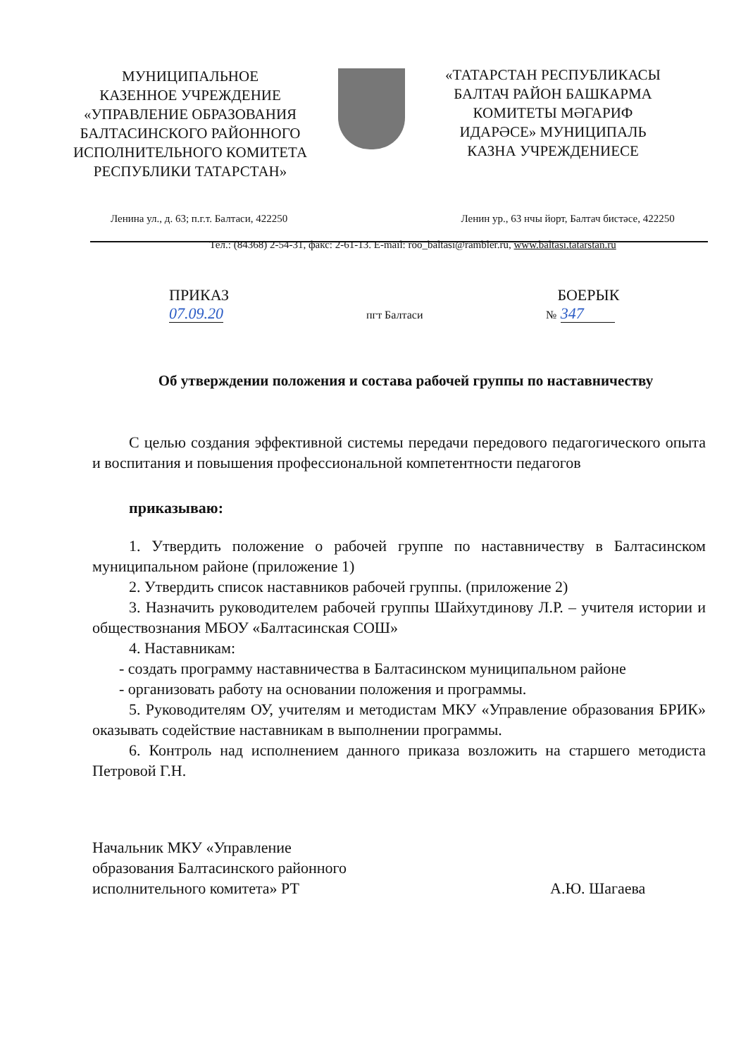МУНИЦИПАЛЬНОЕ
КАЗЕННОЕ УЧРЕЖДЕНИЕ
«УПРАВЛЕНИЕ ОБРАЗОВАНИЯ
БАЛТАСИНСКОГО РАЙОННОГО
ИСПОЛНИТЕЛЬНОГО КОМИТЕТА
РЕСПУБЛИКИ ТАТАРСТАН»
«ТАТАРСТАН РЕСПУБЛИКАСЫ
БАЛТАЧ РАЙОН БАШКАРМА
КОМИТЕТЫ МӘГАРИФ
ИДАРӘСЕ» МУНИЦИПАЛЬ
КАЗНА УЧРЕЖДЕНИЕСЕ
Ленина ул., д. 63; п.г.т. Балтаси, 422250
Ленин ур., 63 нчы йорт, Балтач бистәсе, 422250
Тел.: (84368) 2-54-31, факс: 2-61-13. E-mail: roo_baltasi@rambler.ru, www.baltasi.tatarstan.ru
ПРИКАЗ
07.09.20
пгт Балтаси
БОЕРЫК
№ 347
Об утверждении положения и состава рабочей группы по наставничеству
С целью создания эффективной системы передачи передового педагогического опыта и воспитания и повышения профессиональной компетентности педагогов
приказываю:
1. Утвердить положение о рабочей группе по наставничеству в Балтасинском муниципальном районе (приложение 1)
2. Утвердить список наставников рабочей группы. (приложение 2)
3. Назначить руководителем рабочей группы Шайхутдинову Л.Р. – учителя истории и обществознания МБОУ «Балтасинская СОШ»
4. Наставникам:
- создать программу наставничества в Балтасинском муниципальном районе
- организовать работу на основании положения и программы.
5. Руководителям ОУ, учителям и методистам МКУ «Управление образования БРИК» оказывать содействие наставникам в выполнении программы.
6. Контроль над исполнением данного приказа возложить на старшего методиста Петровой Г.Н.
Начальник МКУ «Управление
образования Балтасинского районного
исполнительного комитета» РТ
А.Ю. Шагаева